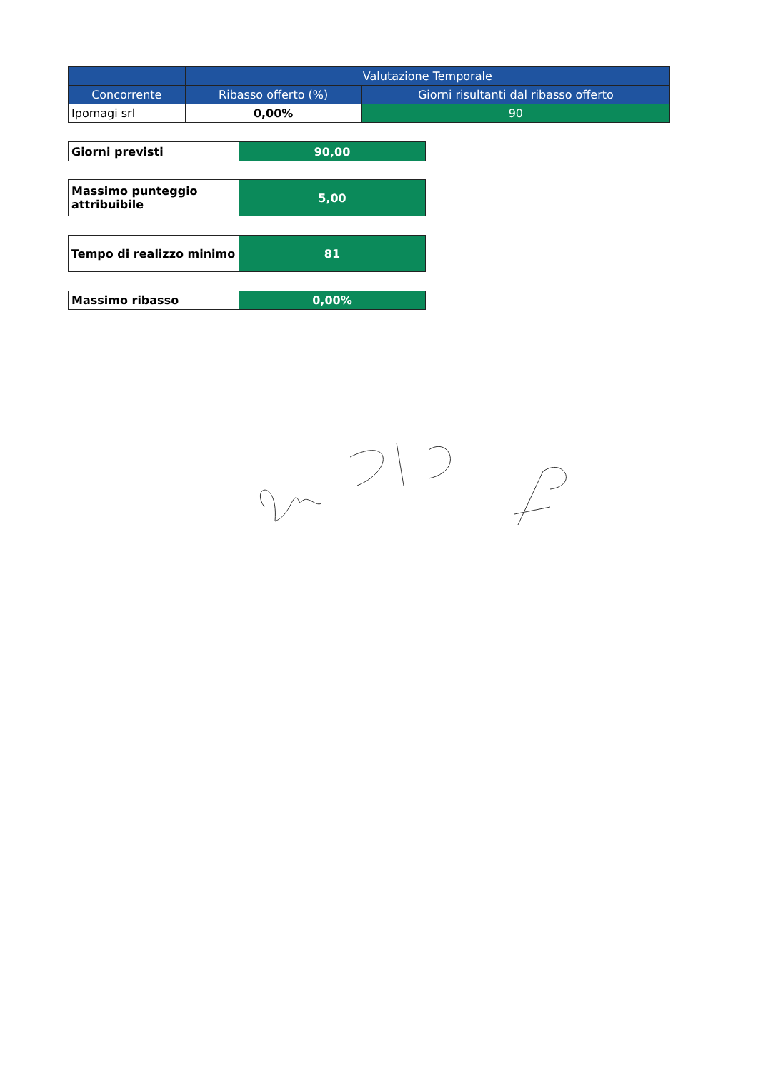| | Valutazione Temporale | |
| --- | --- | --- |
| Concorrente | Ribasso offerto (%) | Giorni risultanti dal ribasso offerto |
| Ipomagi srl | 0,00% | 90 |
| Giorni previsti | 90,00 |
| Massimo punteggio attribuibile | 5,00 |
| Tempo di realizzo minimo | 81 |
| Massimo ribasso | 0,00% |